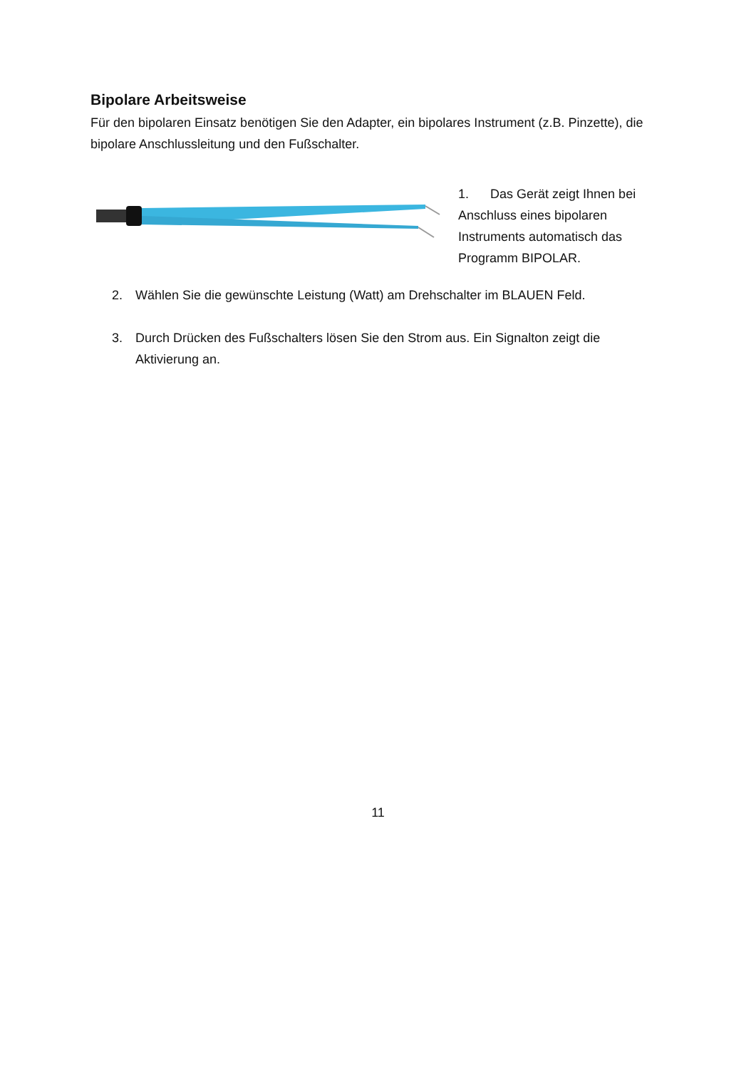Bipolare Arbeitsweise
Für den bipolaren Einsatz benötigen Sie den Adapter, ein bipolares Instrument (z.B. Pinzette), die bipolare Anschlussleitung und den Fußschalter.
1. Das Gerät zeigt Ihnen bei Anschluss eines bipolaren Instruments automatisch das Programm BIPOLAR.
2. Wählen Sie die gewünschte Leistung (Watt) am Drehschalter im BLAUEN Feld.
3. Durch Drücken des Fußschalters lösen Sie den Strom aus. Ein Signalton zeigt die Aktivierung an.
11